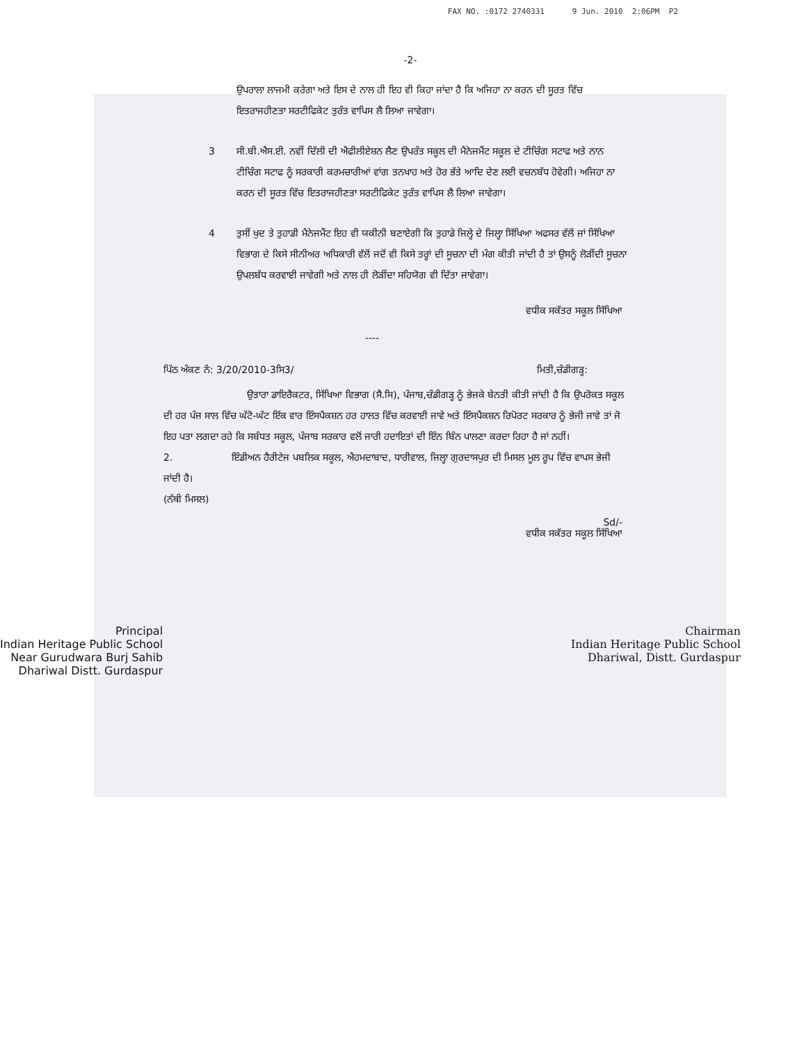FAX NO. :0172 2740331 9 Jun. 2010 2:06PM P2
-2-
ਉਪਰਾਲਾ ਲਾਜਮੀ ਕਰੇਗਾ ਅਤੇ ਇਸ ਦੇ ਨਾਲ ਹੀ ਇਹ ਵੀ ਕਿਹਾ ਜਾਂਦਾ ਹੈ ਕਿ ਅਜਿਹਾ ਨਾ ਕਰਨ ਦੀ ਸੂਰਤ ਵਿੱਚ ਇਤਰਾਜਹੀਣਤਾ ਸਰਟੀਫਿਕੇਟ ਤੁਰੰਤ ਵਾਪਿਸ ਲੈ ਲਿਆ ਜਾਵੇਗਾ।
3 ਸੀ.ਬੀ.ਐਸ.ਈ. ਨਵੀਂ ਦਿੱਲੀ ਦੀ ਐਫੀਲੀਏਸ਼ਨ ਲੈਣ ਉਪਰੰਤ ਸਕੂਲ ਦੀ ਮੈਨੇਜਮੈਂਟ ਸਕੂਲ ਦੇ ਟੀਚਿੰਗ ਸਟਾਫ ਅਤੇ ਨਾਨ ਟੀਚਿੰਗ ਸਟਾਫ ਨੂੰ ਸਰਕਾਰੀ ਕਰਮਚਾਰੀਆਂ ਵਾਂਗ ਤਨਖਾਹ ਅਤੇ ਹੋਰ ਭੱਤੇ ਆਦਿ ਦੇਣ ਲਈ ਵਚਨਬੱਧ ਹੋਵੇਗੀ। ਅਜਿਹਾ ਨਾ ਕਰਨ ਦੀ ਸੂਰਤ ਵਿੱਚ ਇਤਰਾਜਹੀਣਤਾ ਸਰਟੀਫਿਕੇਟ ਤੁਰੰਤ ਵਾਪਿਸ ਲੈ ਲਿਆ ਜਾਵੇਗਾ।
4 ਤੁਸੀਂ ਖੁਦ ਤੇ ਤੁਹਾਡੀ ਮੈਨੇਜਮੈਂਟ ਇਹ ਵੀ ਯਕੀਨੀ ਬਣਾਏਗੀ ਕਿ ਤੁਹਾਡੇ ਜਿਲ੍ਹੇ ਦੇ ਜਿਲ੍ਹਾ ਸਿੱਖਿਆ ਅਫਸਰ ਵੱਲੋਂ ਜਾਂ ਸਿੱਖਿਆ ਵਿਭਾਗ ਦੇ ਕਿਸੇ ਸੀਨੀਅਰ ਅਧਿਕਾਰੀ ਵੱਲੋਂ ਜਦੋਂ ਵੀ ਕਿਸੇ ਤਰ੍ਹਾਂ ਦੀ ਸੂਚਨਾ ਦੀ ਮੰਗ ਕੀਤੀ ਜਾਂਦੀ ਹੈ ਤਾਂ ਉਸਨੂੰ ਲੋੜੀਂਦੀ ਸੂਚਨਾ ਉਪਲਬੱਧ ਕਰਵਾਈ ਜਾਵੇਗੀ ਅਤੇ ਨਾਲ ਹੀ ਲੋੜੀਂਦਾ ਸਹਿਯੋਗ ਵੀ ਦਿੱਤਾ ਜਾਵੇਗਾ।
ਵਧੀਕ ਸਕੱਤਰ ਸਕੂਲ ਸਿੱਖਿਆ
----
ਪਿੱਠ ਅੰਕਣ ਨੰ: 3/20/2010-3ਸਿ3/ ਮਿਤੀ,ਚੰਡੀਗੜ੍ਹ:
ਉਤਾਰਾ ਡਾਇਰੈਕਟਰ, ਸਿੱਖਿਆ ਵਿਭਾਗ (ਸੈ.ਸਿ), ਪੰਜਾਬ,ਚੰਡੀਗੜ੍ਹ ਨੂੰ ਭੇਜਕੇ ਬੇਨਤੀ ਕੀਤੀ ਜਾਂਦੀ ਹੈ ਕਿ ਉਪਰੋਕਤ ਸਕੂਲ ਦੀ ਹਰ ਪੰਜ ਸਾਲ ਵਿੱਚ ਘੱਟੋ-ਘੱਟ ਇੱਕ ਵਾਰ ਇੰਸਪੈਕਸ਼ਨ ਹਰ ਹਾਲਤ ਵਿੱਚ ਕਰਵਾਈ ਜਾਵੇ ਅਤੇ ਇੰਸਪੈਕਸ਼ਨ ਰਿਪੋਰਟ ਸਰਕਾਰ ਨੂੰ ਭੇਜੀ ਜਾਵੇ ਤਾਂ ਜੋ ਇਹ ਪਤਾ ਲਗਦਾ ਰਹੇ ਕਿ ਸਬੰਧਤ ਸਕੂਲ, ਪੰਜਾਬ ਸਰਕਾਰ ਵਲੋਂ ਜਾਰੀ ਹਦਾਇਤਾਂ ਦੀ ਇੰਨ ਬਿੰਨ ਪਾਲਣਾ ਕਰਦਾ ਰਿਹਾ ਹੈ ਜਾਂ ਨਹੀਂ।
2. ਇੰਡੀਅਨ ਹੈਰੀਟੇਜ ਪਬਲਿਕ ਸਕੂਲ, ਐਹਮਦਾਬਾਦ, ਧਾਰੀਵਾਲ, ਜਿਲ੍ਹਾ ਗੁਰਦਾਸਪੁਰ ਦੀ ਮਿਸਲ ਮੂਲ ਰੂਪ ਵਿੱਚ ਵਾਪਸ ਭੇਜੀ ਜਾਂਦੀ ਹੈ।
(ਨੱਥੀ ਮਿਸਲ)
Sd/-
ਵਧੀਕ ਸਕੱਤਰ ਸਕੂਲ ਸਿੱਖਿਆ
Principal
Indian Heritage Public School
Near Gurudwara Burj Sahib
Dhariwal Distt. Gurdaspur
Chairman
Indian Heritage Public School
Dhariwal, Distt. Gurdaspur